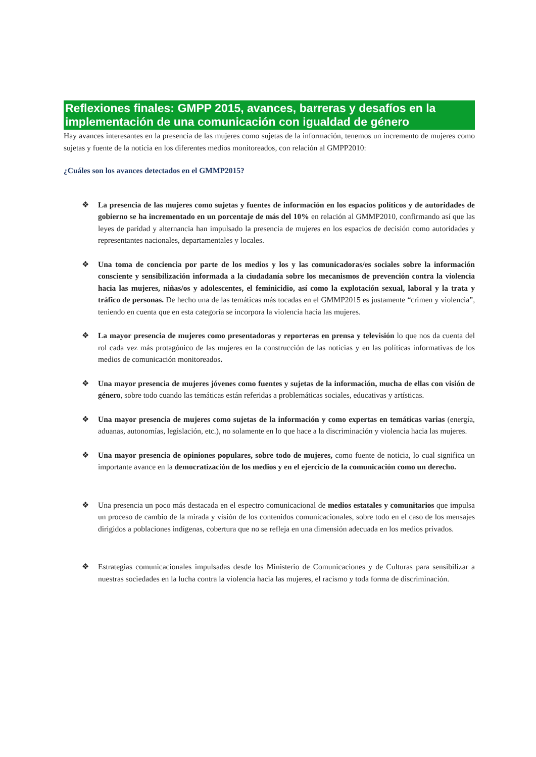Reflexiones finales: GMPP 2015, avances, barreras y desafíos en la implementación de una comunicación con igualdad de género
Hay avances interesantes en la presencia de las mujeres como sujetas de la información, tenemos un incremento de mujeres como sujetas y fuente de la noticia en los diferentes medios monitoreados, con relación al GMPP2010:
¿Cuáles son los avances detectados en el GMMP2015?
❖ La presencia de las mujeres como sujetas y fuentes de información en los espacios políticos y de autoridades de gobierno se ha incrementado en un porcentaje de más del 10% en relación al GMMP2010, confirmando así que las leyes de paridad y alternancia han impulsado la presencia de mujeres en los espacios de decisión como autoridades y representantes nacionales, departamentales y locales.
❖ Una toma de conciencia por parte de los medios y los y las comunicadoras/es sociales sobre la información consciente y sensibilización informada a la ciudadanía sobre los mecanismos de prevención contra la violencia hacia las mujeres, niñas/os y adolescentes, el feminicidio, así como la explotación sexual, laboral y la trata y tráfico de personas. De hecho una de las temáticas más tocadas en el GMMP2015 es justamente “crimen y violencia”, teniendo en cuenta que en esta categoría se incorpora la violencia hacia las mujeres.
❖ La mayor presencia de mujeres como presentadoras y reporteras en prensa y televisión lo que nos da cuenta del rol cada vez más protagónico de las mujeres en la construcción de las noticias y en las políticas informativas de los medios de comunicación monitoreados.
❖ Una mayor presencia de mujeres jóvenes como fuentes y sujetas de la información, mucha de ellas con visión de género, sobre todo cuando las temáticas están referidas a problemáticas sociales, educativas y artísticas.
❖ Una mayor presencia de mujeres como sujetas de la información y como expertas en temáticas varias (energía, aduanas, autonomías, legislación, etc.), no solamente en lo que hace a la discriminación y violencia hacia las mujeres.
❖ Una mayor presencia de opiniones populares, sobre todo de mujeres, como fuente de noticia, lo cual significa un importante avance en la democratización de los medios y en el ejercicio de la comunicación como un derecho.
❖ Una presencia un poco más destacada en el espectro comunicacional de medios estatales y comunitarios que impulsa un proceso de cambio de la mirada y visión de los contenidos comunicacionales, sobre todo en el caso de los mensajes dirigidos a poblaciones indígenas, cobertura que no se refleja en una dimensión adecuada en los medios privados.
❖ Estrategias comunicacionales impulsadas desde los Ministerio de Comunicaciones y de Culturas para sensibilizar a nuestras sociedades en la lucha contra la violencia hacia las mujeres, el racismo y toda forma de discriminación.